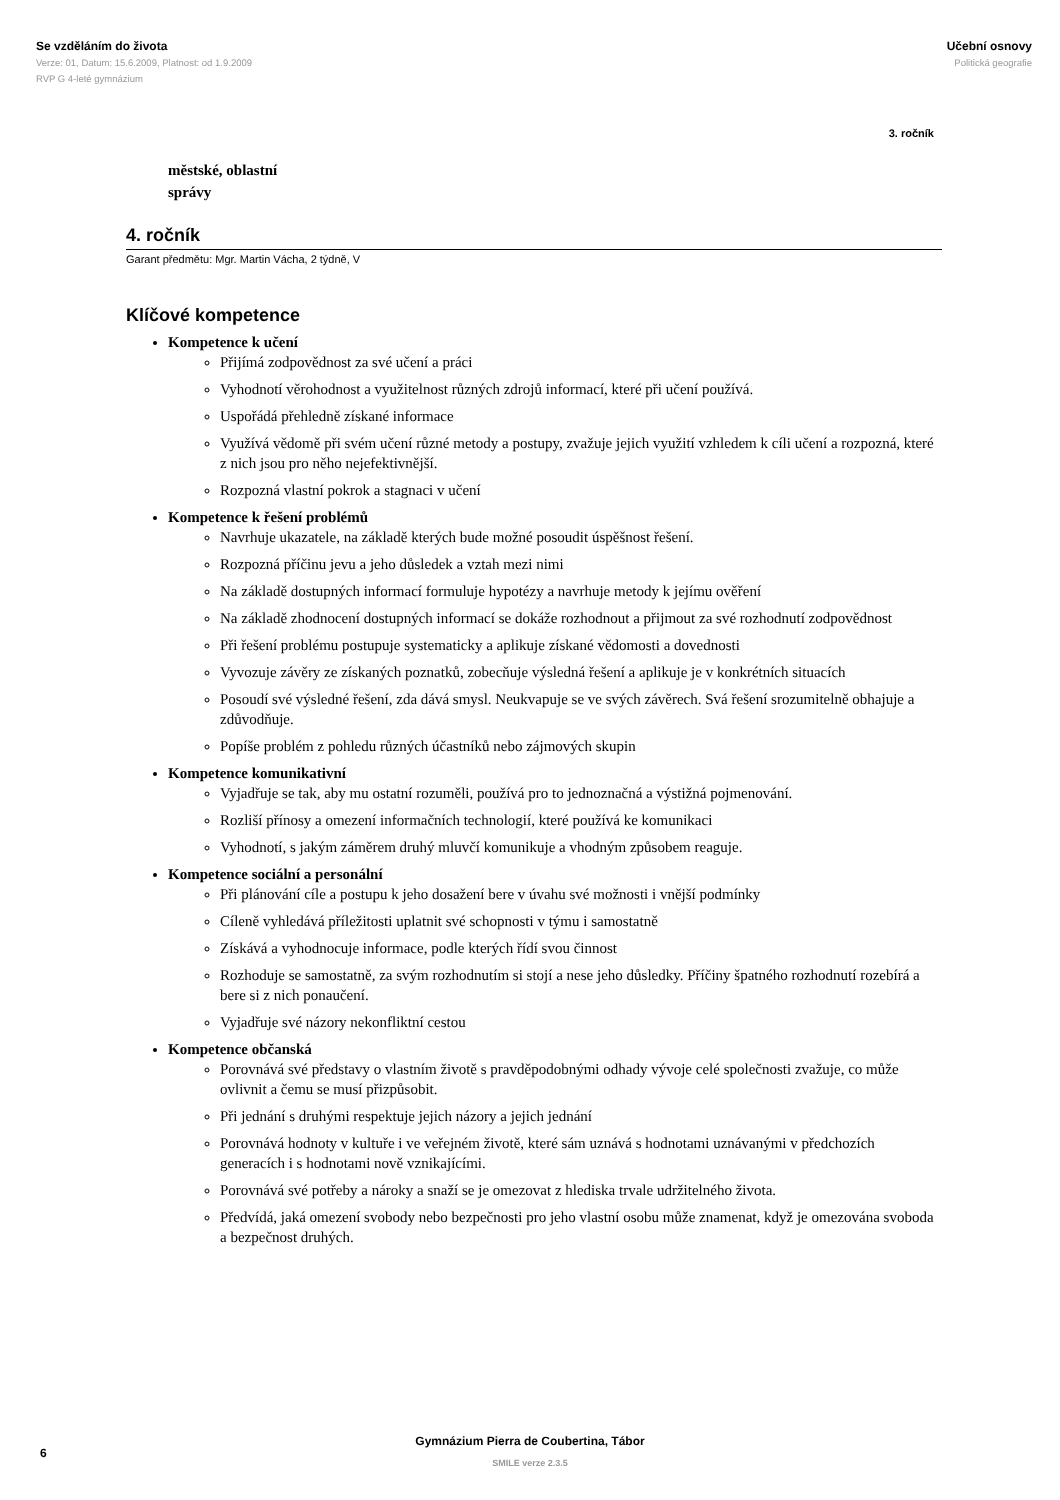Se vzděláním do života
Verze: 01, Datum: 15.6.2009, Platnost: od 1.9.2009
RVP G 4-leté gymnázium
Učební osnovy
Politická geografie
3. ročník
městské, oblastní
správy
4. ročník
Garant předmětu: Mgr. Martin Vácha, 2 týdně, V
Klíčové kompetence
Kompetence k učení
Přijímá zodpovědnost za své učení a práci
Vyhodnotí věrohodnost a využitelnost různých zdrojů informací, které při učení používá.
Uspořádá přehledně získané informace
Využívá vědomě při svém učení různé metody a postupy, zvažuje jejich využití vzhledem k cíli učení a rozpozná, které z nich jsou pro něho nejefektivnější.
Rozpozná vlastní pokrok a stagnaci v učení
Kompetence k řešení problémů
Navrhuje ukazatele, na základě kterých bude možné posoudit úspěšnost řešení.
Rozpozná příčinu jevu a jeho důsledek a vztah mezi nimi
Na základě dostupných informací formuluje hypotézy a navrhuje metody k jejímu ověření
Na základě zhodnocení dostupných informací se dokáže rozhodnout a přijmout za své rozhodnutí zodpovědnost
Při řešení problému postupuje systematicky a aplikuje získané vědomosti a dovednosti
Vyvozuje závěry ze získaných poznatků, zobecňuje výsledná řešení a aplikuje je v konkrétních situacích
Posoudí své výsledné řešení, zda dává smysl. Neukvapuje se ve svých závěrech. Svá řešení srozumitelně obhajuje a zdůvodňuje.
Popíše problém z pohledu různých účastníků nebo zájmových skupin
Kompetence komunikativní
Vyjadřuje se tak, aby mu ostatní rozuměli, používá pro to jednoznačná a výstižná pojmenování.
Rozliší přínosy a omezení informačních technologií, které používá ke komunikaci
Vyhodnotí, s jakým záměrem druhý mluvčí komunikuje a vhodným způsobem reaguje.
Kompetence sociální a personální
Při plánování cíle a postupu k jeho dosažení bere v úvahu své možnosti i vnější podmínky
Cíleně vyhledává příležitosti uplatnit své schopnosti v týmu i samostatně
Získává a vyhodnocuje informace, podle kterých řídí svou činnost
Rozhoduje se samostatně, za svým rozhodnutím si stojí a nese jeho důsledky. Příčiny špatného rozhodnutí rozebírá a bere si z nich ponaučení.
Vyjadřuje své názory nekonfliktní cestou
Kompetence občanská
Porovnává své představy o vlastním životě s pravděpodobnými odhady vývoje celé společnosti zvažuje, co může ovlivnit a čemu se musí přizpůsobit.
Při jednání s druhými respektuje jejich názory a jejich jednání
Porovnává hodnoty v kultuře i ve veřejném životě, které sám uznává s hodnotami uznávanými v předchozích generacích i s hodnotami nově vznikajícími.
Porovnává své potřeby a nároky a snaží se je omezovat z hlediska trvale udržitelného života.
Předvídá, jaká omezení svobody nebo bezpečnosti pro jeho vlastní osobu může znamenat, když je omezována svoboda a bezpečnost druhých.
Gymnázium Pierra de Coubertina, Tábor
SMILE verze 2.3.5
6